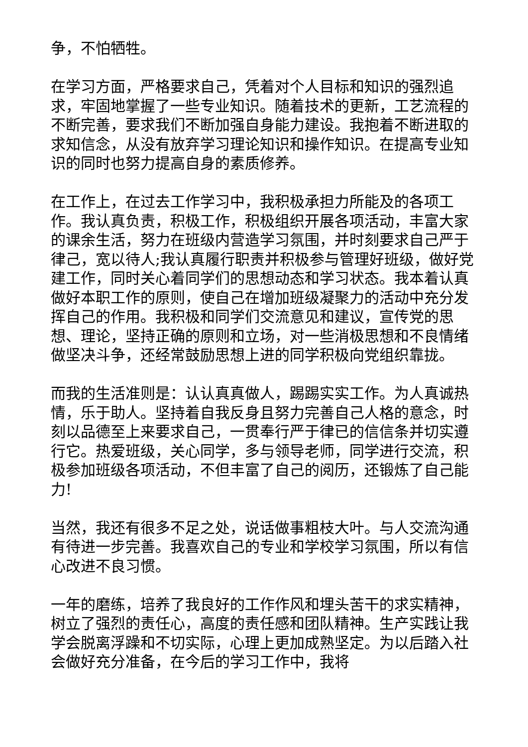争，不怕牺牲。
在学习方面，严格要求自己，凭着对个人目标和知识的强烈追求，牢固地掌握了一些专业知识。随着技术的更新，工艺流程的不断完善，要求我们不断加强自身能力建设。我抱着不断进取的求知信念，从没有放弃学习理论知识和操作知识。在提高专业知识的同时也努力提高自身的素质修养。
在工作上，在过去工作学习中，我积极承担力所能及的各项工作。我认真负责，积极工作，积极组织开展各项活动，丰富大家的课余生活，努力在班级内营造学习氛围，并时刻要求自己严于律己，宽以待人;我认真履行职责并积极参与管理好班级，做好党建工作，同时关心着同学们的思想动态和学习状态。我本着认真做好本职工作的原则，使自己在增加班级凝聚力的活动中充分发挥自己的作用。我积极和同学们交流意见和建议，宣传党的思想、理论，坚持正确的原则和立场，对一些消极思想和不良情绪做坚决斗争，还经常鼓励思想上进的同学积极向党组织靠拢。
而我的生活准则是：认认真真做人，踢踢实实工作。为人真诚热情，乐于助人。坚持着自我反身且努力完善自己人格的意念，时刻以品德至上来要求自己，一贯奉行严于律已的信信条并切实遵行它。热爱班级，关心同学，多与领导老师，同学进行交流，积极参加班级各项活动，不但丰富了自己的阅历，还锻炼了自己能力!
当然，我还有很多不足之处，说话做事粗枝大叶。与人交流沟通有待进一步完善。我喜欢自己的专业和学校学习氛围，所以有信心改进不良习惯。
一年的磨练，培养了我良好的工作作风和埋头苦干的求实精神，树立了强烈的责任心，高度的责任感和团队精神。生产实践让我学会脱离浮躁和不切实际，心理上更加成熟坚定。为以后踏入社会做好充分准备，在今后的学习工作中，我将